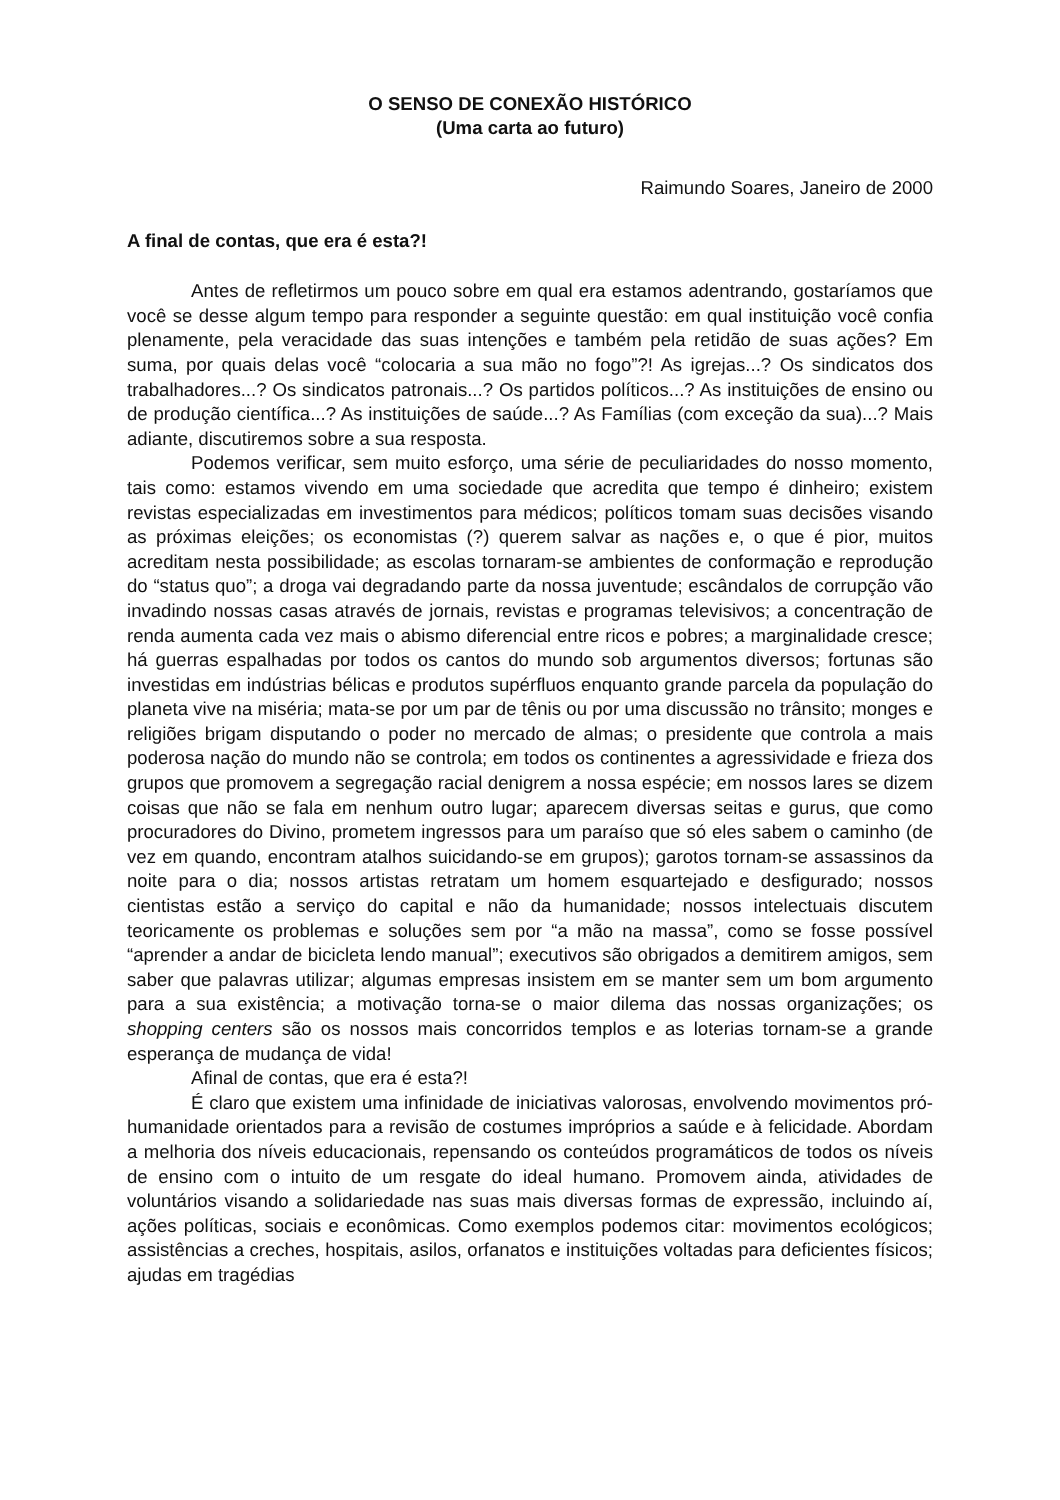O SENSO DE CONEXÃO HISTÓRICO
(Uma carta ao futuro)
Raimundo Soares, Janeiro de 2000
A final de contas, que era é esta?!
Antes de refletirmos um pouco sobre em qual era estamos adentrando, gostaríamos que você se desse algum tempo para responder a seguinte questão: em qual instituição você confia plenamente, pela veracidade das suas intenções e também pela retidão de suas ações? Em suma, por quais delas você “colocaria a sua mão no fogo”?! As igrejas...? Os sindicatos dos trabalhadores...? Os sindicatos patronais...? Os partidos políticos...? As instituições de ensino ou de produção científica...? As instituições de saúde...? As Famílias (com exceção da sua)...? Mais adiante, discutiremos sobre a sua resposta.
Podemos verificar, sem muito esforço, uma série de peculiaridades do nosso momento, tais como: estamos vivendo em uma sociedade que acredita que tempo é dinheiro; existem revistas especializadas em investimentos para médicos; políticos tomam suas decisões visando as próximas eleições; os economistas (?) querem salvar as nações e, o que é pior, muitos acreditam nesta possibilidade; as escolas tornaram-se ambientes de conformação e reprodução do “status quo”; a droga vai degradando parte da nossa juventude; escândalos de corrupção vão invadindo nossas casas através de jornais, revistas e programas televisivos; a concentração de renda aumenta cada vez mais o abismo diferencial entre ricos e pobres; a marginalidade cresce; há guerras espalhadas por todos os cantos do mundo sob argumentos diversos; fortunas são investidas em indústrias bélicas e produtos supérfluos enquanto grande parcela da população do planeta vive na miséria; mata-se por um par de tênis ou por uma discussão no trânsito; monges e religiões brigam disputando o poder no mercado de almas; o presidente que controla a mais poderosa nação do mundo não se controla; em todos os continentes a agressividade e frieza dos grupos que promovem a segregação racial denigrem a nossa espécie; em nossos lares se dizem coisas que não se fala em nenhum outro lugar; aparecem diversas seitas e gurus, que como procuradores do Divino, prometem ingressos para um paraíso que só eles sabem o caminho (de vez em quando, encontram atalhos suicidando-se em grupos); garotos tornam-se assassinos da noite para o dia; nossos artistas retratam um homem esquartejado e desfigurado; nossos cientistas estão a serviço do capital e não da humanidade; nossos intelectuais discutem teoricamente os problemas e soluções sem por “a mão na massa”, como se fosse possível “aprender a andar de bicicleta lendo manual”; executivos são obrigados a demitirem amigos, sem saber que palavras utilizar; algumas empresas insistem em se manter sem um bom argumento para a sua existência; a motivação torna-se o maior dilema das nossas organizações; os shopping centers são os nossos mais concorridos templos e as loterias tornam-se a grande esperança de mudança de vida!
Afinal de contas, que era é esta?!
É claro que existem uma infinidade de iniciativas valorosas, envolvendo movimentos pró-humanidade orientados para a revisão de costumes impróprios a saúde e à felicidade. Abordam a melhoria dos níveis educacionais, repensando os conteúdos programáticos de todos os níveis de ensino com o intuito de um resgate do ideal humano. Promovem ainda, atividades de voluntários visando a solidariedade nas suas mais diversas formas de expressão, incluindo aí, ações políticas, sociais e econômicas. Como exemplos podemos citar: movimentos ecológicos; assistências a creches, hospitais, asilos, orfanatos e instituições voltadas para deficientes físicos; ajudas em tragédias